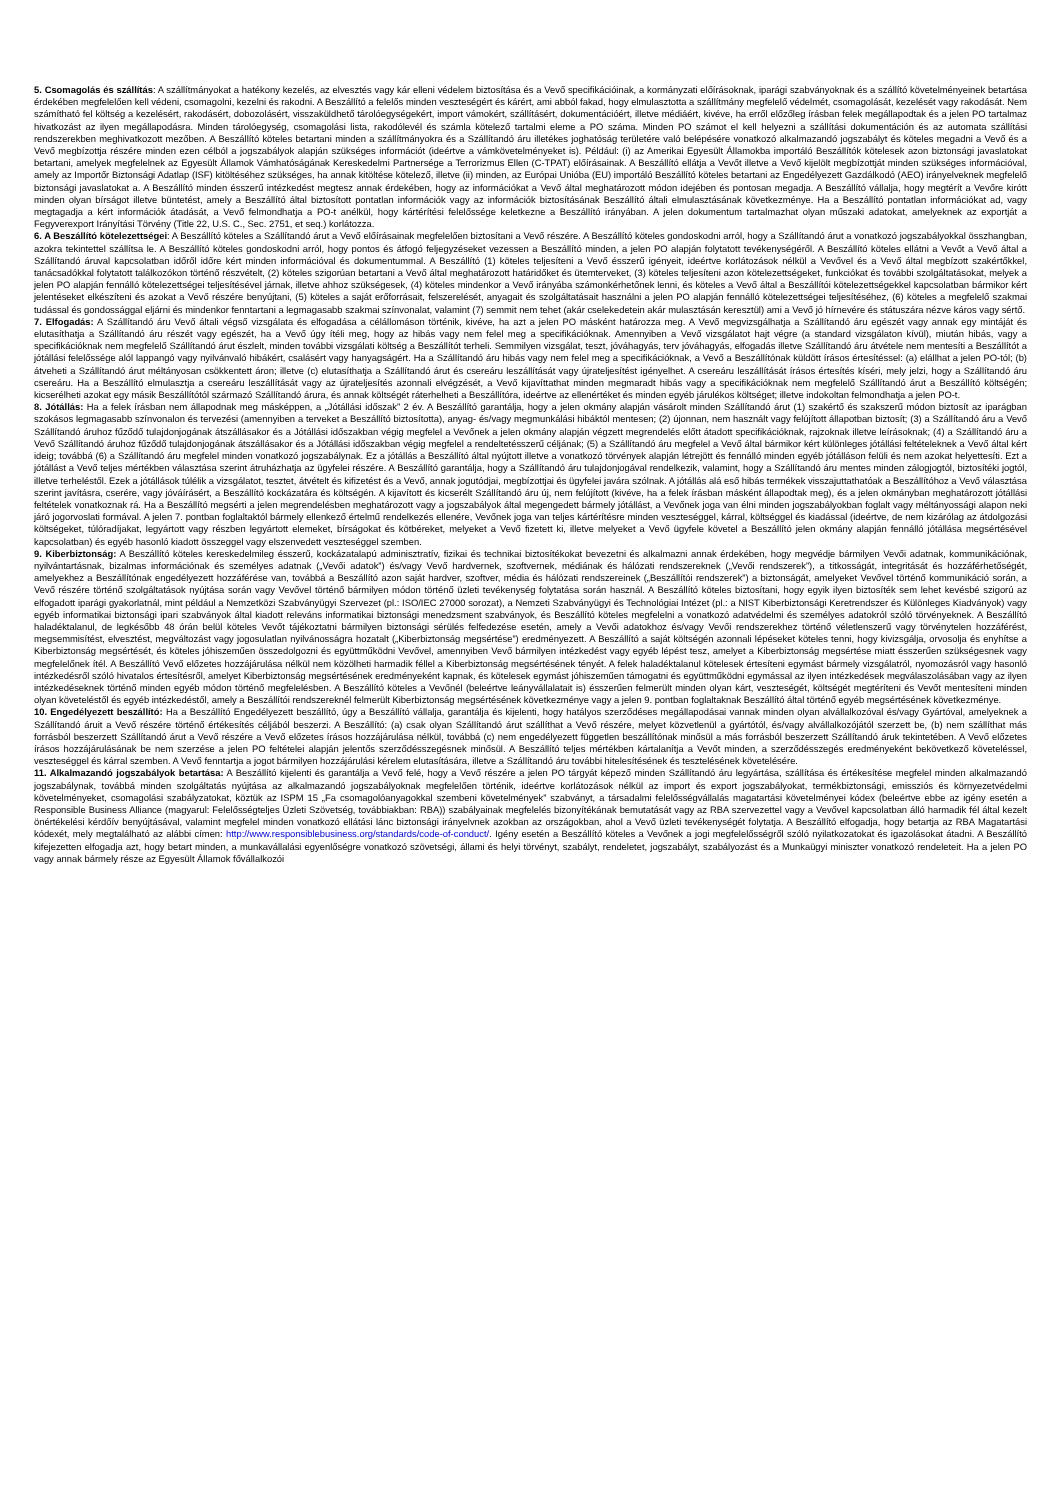5. Csomagolás és szállítás: A szállítmányokat a hatékony kezelés, az elvesztés vagy kár elleni védelem biztosítása és a Vevő specifikációinak, a kormányzati előírásoknak, iparági szabványoknak és a szállító követelményeinek betartása érdekében megfelelően kell védeni, csomagolni, kezelni és rakodni. A Beszállító a felelős minden veszteségért és kárért, ami abból fakad, hogy elmulasztotta a szállítmány megfelelő védelmét, csomagolását, kezelését vagy rakodását. Nem számítható fel költség a kezelésért, rakodásért, dobozolásért, visszaküldhető tárolóegységekért, import vámokért, szállításért, dokumentációért, illetve médiáért, kivéve, ha erről előzőleg írásban felek megállapodtak és a jelen PO tartalmaz hivatkozást az ilyen megállapodásra. Minden tárolóegység, csomagolási lista, rakodólevél és számla kötelező tartalmi eleme a PO száma. Minden PO számot el kell helyezni a szállítási dokumentáción és az automata szállítási rendszerekben meghivatkozott mezőben. A Beszállító köteles betartani minden a szállítmányokra és a Szállítandó áru illetékes joghatóság területére való belépésére vonatkozó alkalmazandó jogszabályt és köteles megadni a Vevő és a Vevő megbízottja részére minden ezen célból a jogszabályok alapján szükséges információt (ideértve a vámkövetelményeket is). Például: (i) az Amerikai Egyesült Államokba importáló Beszállítók kötelesek azon biztonsági javaslatokat betartani, amelyek megfelelnek az Egyesült Államok Vámhatóságának Kereskedelmi Partnersége a Terrorizmus Ellen (C-TPAT) előírásainak. A Beszállító ellátja a Vevőt illetve a Vevő kijelölt megbízottját minden szükséges információval, amely az Importőr Biztonsági Adatlap (ISF) kitöltéséhez szükséges, ha annak kitöltése kötelező, illetve (ii) minden, az Európai Unióba (EU) importáló Beszállító köteles betartani az Engedélyezett Gazdálkodó (AEO) irányelveknek megfelelő biztonsági javaslatokat a. A Beszállító minden ésszerű intézkedést megtesz annak érdekében, hogy az információkat a Vevő által meghatározott módon idejében és pontosan megadja. A Beszállító vállalja, hogy megtérít a Vevőre kirótt minden olyan bírságot illetve büntetést, amely a Beszállító által biztosított pontatlan információk vagy az információk biztosításának Beszállító általi elmulasztásának következménye. Ha a Beszállító pontatlan információkat ad, vagy megtagadja a kért információk átadását, a Vevő felmondhatja a PO-t anélkül, hogy kártérítési felelőssége keletkezne a Beszállító irányában. A jelen dokumentum tartalmazhat olyan műszaki adatokat, amelyeknek az exportját a Fegyverexport Irányítási Törvény (Title 22, U.S. C., Sec. 2751, et seq.) korlátozza.
6. A Beszállító kötelezettségei: A Beszállító köteles a Szállítandó árut a Vevő előírásainak megfelelően biztosítani a Vevő részére. A Beszállító köteles gondoskodni arról, hogy a Szállítandó árut a vonatkozó jogszabályokkal összhangban, azokra tekintettel szállítsa le. A Beszállító köteles gondoskodni arról, hogy pontos és átfogó feljegyzéseket vezessen a Beszállító minden, a jelen PO alapján folytatott tevékenységéről. A Beszállító köteles ellátni a Vevőt a Vevő által a Szállítandó áruval kapcsolatban időről időre kért minden információval és dokumentummal. A Beszállító (1) köteles teljesíteni a Vevő ésszerű igényeit, ideértve korlátozások nélkül a Vevővel és a Vevő által megbízott szakértőkkel, tanácsadókkal folytatott találkozókon történő részvételt, (2) köteles szigorúan betartani a Vevő által meghatározott határidőket és ütemterveket, (3) köteles teljesíteni azon kötelezettségeket, funkciókat és további szolgáltatásokat, melyek a jelen PO alapján fennálló kötelezettségei teljesítésével járnak, illetve ahhoz szükségesek, (4) köteles mindenkor a Vevő irányába számonkérhetőnek lenni, és köteles a Vevő által a Beszállítói kötelezettségekkel kapcsolatban bármikor kért jelentéseket elkészíteni és azokat a Vevő részére benyújtani, (5) köteles a saját erőforrásait, felszerelését, anyagait és szolgáltatásait használni a jelen PO alapján fennálló kötelezettségei teljesítéséhez, (6) köteles a megfelelő szakmai tudással és gondossággal eljárni és mindenkor fenntartani a legmagasabb szakmai színvonalat, valamint (7) semmit nem tehet (akár cselekedetein akár mulasztásán keresztül) ami a Vevő jó hírnevére és státuszára nézve káros vagy sértő.
7. Elfogadás: A Szállítandó áru Vevő általi végső vizsgálata és elfogadása a célállomáson történik, kivéve, ha azt a jelen PO másként határozza meg. A Vevő megvizsgálhatja a Szállítandó áru egészét vagy annak egy mintáját és elutasíthatja a Szállítandó áru részét vagy egészét, ha a Vevő úgy ítéli meg, hogy az hibás vagy nem felel meg a specifikációknak. Amennyiben a Vevő vizsgálatot hajt végre (a standard vizsgálaton kívül), miután hibás, vagy a specifikációknak nem megfelelő Szállítandó árut észlelt, minden további vizsgálati költség a Beszállítót terheli. Semmilyen vizsgálat, teszt, jóváhagyás, terv jóváhagyás, elfogadás illetve Szállítandó áru átvétele nem mentesíti a Beszállítót a jótállási felelőssége alól lappangó vagy nyilvánvaló hibákért, csalásért vagy hanyagságért. Ha a Szállítandó áru hibás vagy nem felel meg a specifikációknak, a Vevő a Beszállítónak küldött írásos értesítéssel: (a) elállhat a jelen PO-tól; (b) átveheti a Szállítandó árut méltányosan csökkentett áron; illetve (c) elutasíthatja a Szállítandó árut és csereáru leszállítását vagy újrateljesítést igényelhet. A csereáru leszállítását írásos értesítés kíséri, mely jelzi, hogy a Szállítandó áru csereáru. Ha a Beszállító elmulasztja a csereáru leszállítását vagy az újrateljesítés azonnali elvégzését, a Vevő kijavíttathat minden megmaradt hibás vagy a specifikációknak nem megfelelő Szállítandó árut a Beszállító költségén; kicserélheti azokat egy másik Beszállítótól származó Szállítandó árura, és annak költségét ráterhelheti a Beszállítóra, ideértve az ellenértéket és minden egyéb járulékos költséget; illetve indokoltan felmondhatja a jelen PO-t.
8. Jótállás: Ha a felek írásban nem állapodnak meg másképpen, a „Jótállási időszak” 2 év. A Beszállító garantálja, hogy a jelen okmány alapján vásárolt minden Szállítandó árut (1) szakértő és szakszerű módon biztosít az iparágban szokásos legmagasabb színvonalon és tervezési (amennyiben a terveket a Beszállító biztosította), anyag- és/vagy megmunkálási hibáktól mentesen; (2) újonnan, nem használt vagy felújított állapotban biztosít; (3) a Szállítandó áru a Vevő Szállítandó áruhoz fűződő tulajdonjogának átszállásakor és a Jótállási időszakban végig megfelel a Vevőnek a jelen okmány alapján végzett megrendelés előtt átadott specifikációknak, rajzoknak illetve leírásoknak; (4) a Szállítandó áru a Vevő Szállítandó áruhoz fűződő tulajdonjogának átszállásakor és a Jótállási időszakban végig megfelel a rendeltetésszerű céljának; (5) a Szállítandó áru megfelel a Vevő által bármikor kért különleges jótállási feltételeknek a Vevő által kért ideig; továbbá (6) a Szállítandó áru megfelel minden vonatkozó jogszabálynak. Ez a jótállás a Beszállító által nyújtott illetve a vonatkozó törvények alapján létrejött és fennálló minden egyéb jótálláson felüli és nem azokat helyettesíti. Ezt a jótállást a Vevő teljes mértékben választása szerint átruházhatja az ügyfelei részére. A Beszállító garantálja, hogy a Szállítandó áru tulajdonjogával rendelkezik, valamint, hogy a Szállítandó áru mentes minden zálogjogtól, biztosítéki jogtól, illetve terheléstől. Ezek a jótállások túlélik a vizsgálatot, tesztet, átvételt és kifizetést és a Vevő, annak jogutódjai, megbízottjai és ügyfelei javára szólnak. A jótállás alá eső hibás termékek visszajuttathatóak a Beszállítóhoz a Vevő választása szerint javításra, cserére, vagy jóváírásért, a Beszállító kockázatára és költségén. A kijavított és kicserélt Szállítandó áru új, nem felújított (kivéve, ha a felek írásban másként állapodtak meg), és a jelen okmányban meghatározott jótállási feltételek vonatkoznak rá. Ha a Beszállító megsérti a jelen megrendelésben meghatározott vagy a jogszabályok által megengedett bármely jótállást, a Vevőnek joga van élni minden jogszabályokban foglalt vagy méltányossági alapon neki járó jogorvoslati formával. A jelen 7. pontban foglaltaktól bármely ellenkező értelmű rendelkezés ellenére, Vevőnek joga van teljes kártérítésre minden veszteséggel, kárral, költséggel és kiadással (ideértve, de nem kizárólag az átdolgozási költségeket, túlóradíjakat, legyártott vagy részben legyártott elemeket, bírságokat és kötbéreket, melyeket a Vevő fizetett ki, illetve melyeket a Vevő ügyfele követel a Beszállító jelen okmány alapján fennálló jótállása megsértésével kapcsolatban) és egyéb hasonló kiadott összeggel vagy elszenvedett veszteséggel szemben.
9. Kiberbiztonság: A Beszállító köteles kereskedelmileg ésszerű, kockázatalapú adminisztratív, fizikai és technikai biztosítékokat bevezetni és alkalmazni annak érdekében, hogy megvédje bármilyen Vevői adatnak, kommunikációnak, nyilvántartásnak, bizalmas információnak és személyes adatnak („Vevői adatok”) és/vagy Vevő hardvernek, szoftvernek, médiának és hálózati rendszereknek („Vevői rendszerek”), a titkosságát, integritását és hozzáférhetőségét, amelyekhez a Beszállítónak engedélyezett hozzáférése van, továbbá a Beszállító azon saját hardver, szoftver, média és hálózati rendszereinek („Beszállítói rendszerek”) a biztonságát, amelyeket Vevővel történő kommunikáció során, a Vevő részére történő szolgáltatások nyújtása során vagy Vevővel történő bármilyen módon történő üzleti tevékenység folytatása során használ. A Beszállító köteles biztosítani, hogy egyik ilyen biztosíték sem lehet kevésbé szigorú az elfogadott iparági gyakorlatnál, mint például a Nemzetközi Szabványügyi Szervezet (pl.: ISO/IEC 27000 sorozat), a Nemzeti Szabványügyi és Technológiai Intézet (pl.: a NIST Kiberbiztonsági Keretrendszer és Különleges Kiadványok) vagy egyéb informatikai biztonsági ipari szabványok által kiadott releváns informatikai biztonsági menedzsment szabványok, és Beszállító köteles megfelelni a vonatkozó adatvédelmi és személyes adatokról szóló törvényeknek. A Beszállító haladéktalanul, de legkésőbb 48 órán belül köteles Vevőt tájékoztatni bármilyen biztonsági sérülés felfedezése esetén, amely a Vevői adatokhoz és/vagy Vevői rendszerekhez történő véletlenszerű vagy törvénytelen hozzáférést, megsemmisítést, elvesztést, megváltozást vagy jogosulatlan nyilvánosságra hozatalt („Kiberbiztonság megsértése”) eredményezett. A Beszállító a saját költségén azonnali lépéseket köteles tenni, hogy kivizsgálja, orvosolja és enyhítse a Kiberbiztonság megsértését, és köteles jóhiszeműen összedolgozni és együttműködni Vevővel, amennyiben Vevő bármilyen intézkedést vagy egyéb lépést tesz, amelyet a Kiberbiztonság megsértése miatt ésszerűen szükségesnek vagy megfelelőnek ítél. A Beszállító Vevő előzetes hozzájárulása nélkül nem közölheti harmadik féllel a Kiberbiztonság megsértésének tényét. A felek haladéktalanul kötelesek értesíteni egymást bármely vizsgálatról, nyomozásról vagy hasonló intézkedésről szóló hivatalos értesítésről, amelyet Kiberbiztonság megsértésének eredményeként kapnak, és kötelesek egymást jóhiszeműen támogatni és együttműködni egymással az ilyen intézkedések megválaszolásában vagy az ilyen intézkedéseknek történő minden egyéb módon történő megfelelésben. A Beszállító köteles a Vevőnél (beleértve leányvállalatait is) ésszerűen felmerült minden olyan kárt, veszteségét, költségét megtéríteni és Vevőt mentesíteni minden olyan követeléstől és egyéb intézkedéstől, amely a Beszállítói rendszereknél felmerült Kiberbiztonság megsértésének következménye vagy a jelen 9. pontban foglaltaknak Beszállító által történő egyéb megsértésének következménye.
10. Engedélyezett beszállító: Ha a Beszállító Engedélyezett beszállító, úgy a Beszállító vállalja, garantálja és kijelenti, hogy hatályos szerződéses megállapodásai vannak minden olyan alvállalkozóval és/vagy Gyártóval, amelyeknek a Szállítandó áruit a Vevő részére történő értékesítés céljából beszerzi. A Beszállító: (a) csak olyan Szállítandó árut szállíthat a Vevő részére, melyet közvetlenül a gyártótól, és/vagy alvállalkozójától szerzett be, (b) nem szállíthat más forrásból beszerzett Szállítandó árut a Vevő részére a Vevő előzetes írásos hozzájárulása nélkül, továbbá (c) nem engedélyezett független beszállítónak minősül a más forrásból beszerzett Szállítandó áruk tekintetében. A Vevő előzetes írásos hozzájárulásának be nem szerzése a jelen PO feltételei alapján jelentős szerződésszegésnek minősül. A Beszállító teljes mértékben kártalanítja a Vevőt minden, a szerződésszegés eredményeként bekövetkező követeléssel, veszteséggel és kárral szemben. A Vevő fenntartja a jogot bármilyen hozzájárulási kérelem elutasítására, illetve a Szállítandó áru további hitelesítésének és tesztelésének követelésére.
11. Alkalmazandó jogszabályok betartása: A Beszállító kijelenti és garantálja a Vevő felé, hogy a Vevő részére a jelen PO tárgyát képező minden Szállítandó áru legyártása, szállítása és értékesítése megfelel minden alkalmazandó jogszabálynak, továbbá minden szolgáltatás nyújtása az alkalmazandó jogszabályoknak megfelelően történik, ideértve korlátozások nélkül az import és export jogszabályokat, termékbiztonsági, emissziós és környezetvédelmi követelményeket, csomagolási szabályzatokat, köztük az ISPM 15 „Fa csomagolóanyagokkal szembeni követelmények” szabványt, a társadalmi felelősségvállalás magatartási követelményei kódex (beleértve ebbe az igény esetén a Responsible Business Alliance (magyarul: Felelősségteljes Üzleti Szövetség, továbbiakban: RBA)) szabályainak megfelelés bizonyítékának bemutatását vagy az RBA szervezettel vagy a Vevővel kapcsolatban álló harmadik fél által kezelt önértékelési kérdőív benyújtásával, valamint megfelel minden vonatkozó ellátási lánc biztonsági irányelvnek azokban az országokban, ahol a Vevő üzleti tevékenységét folytatja. A Beszállító elfogadja, hogy betartja az RBA Magatartási kódexét, mely megtalálható az alábbi címen: http://www.responsiblebusiness.org/standards/code-of-conduct/. Igény esetén a Beszállító köteles a Vevőnek a jogi megfelelősségről szóló nyilatkozatokat és igazolásokat átadni. A Beszállító kifejezetten elfogadja azt, hogy betart minden, a munkavállalási egyenlőségre vonatkozó szövetségi, állami és helyi törvényt, szabályt, rendeletet, jogszabályt, szabályozást és a Munkaügyi miniszter vonatkozó rendeleteit. Ha a jelen PO vagy annak bármely része az Egyesült Államok fővállalkozói